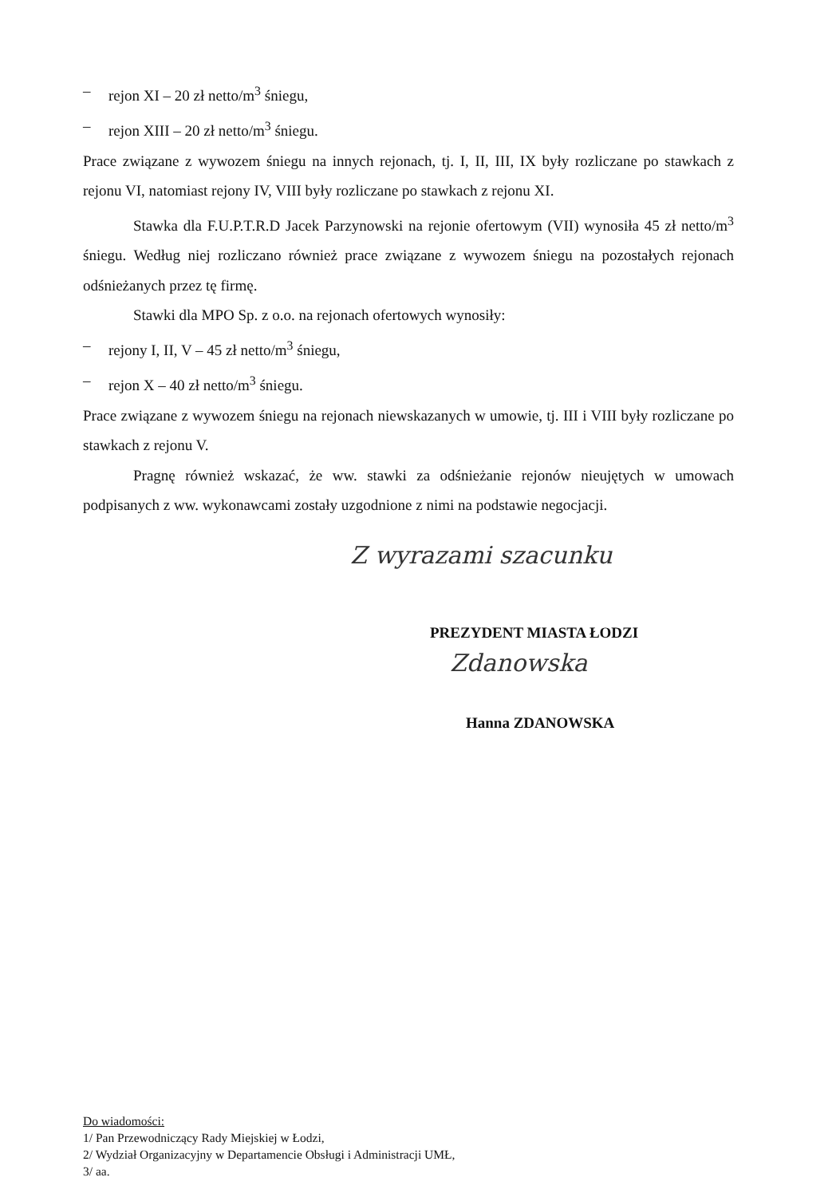– rejon XI – 20 zł netto/m<sup>3</sup> śniegu,
– rejon XIII – 20 zł netto/m<sup>3</sup> śniegu.
Prace związane z wywozem śniegu na innych rejonach, tj. I, II, III, IX były rozliczane po stawkach z rejonu VI, natomiast rejony IV, VIII były rozliczane po stawkach z rejonu XI.
Stawka dla F.U.P.T.R.D Jacek Parzynowski na rejonie ofertowym (VII) wynosiła 45 zł netto/m<sup>3</sup> śniegu. Według niej rozliczano również prace związane z wywozem śniegu na pozostałych rejonach odśnieżanych przez tę firmę.
Stawki dla MPO Sp. z o.o. na rejonach ofertowych wynosiły:
– rejony I, II, V – 45 zł netto/m<sup>3</sup> śniegu,
– rejon X – 40 zł netto/m<sup>3</sup> śniegu.
Prace związane z wywozem śniegu na rejonach niewskazanych w umowie, tj. III i VIII były rozliczane po stawkach z rejonu V.
Pragnę również wskazać, że ww. stawki za odśnieżanie rejonów nieujętych w umowach podpisanych z ww. wykonawcami zostały uzgodnione z nimi na podstawie negocjacji.
Z wyrazami szacunku
PREZYDENT MIASTA ŁODZI
Zdanowska
Hanna ZDANOWSKA
Do wiadomości:
1/ Pan Przewodniczący Rady Miejskiej w Łodzi,
2/ Wydział Organizacyjny w Departamencie Obsługi i Administracji UMŁ,
3/ aa.